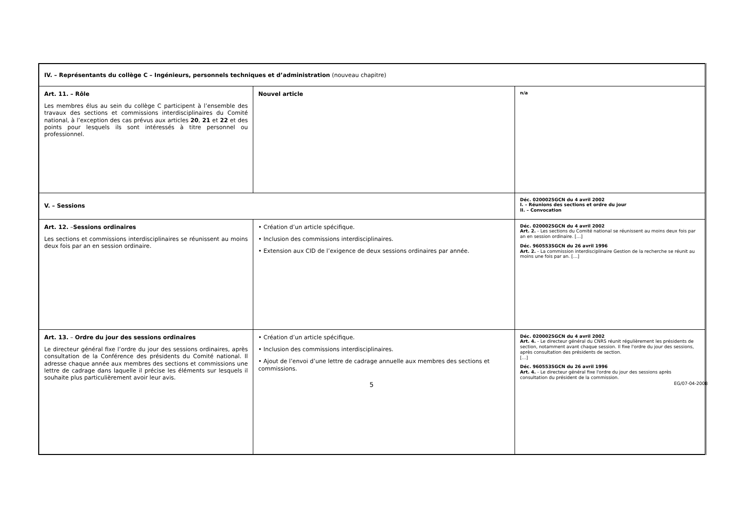| IV. – Représentants du collège C – Ingénieurs, personnels techniques et d’administration (nouveau chapitre) | | |
| Art. 11. – Rôle Les membres élus au sein du collège C participent à l’ensemble des travaux des sections et commissions interdisciplinaires du Comité national, à l’exception des cas prévus aux articles 20 , 21 et 22 et des points pour lesquels ils sont intéressés à titre personnel ou professionnel. | Nouvel article | n/a |
| V. – Sessions | | Déc. 020002SGCN du 4 avril 2002 I. – Réunions des sections et ordre du jour II. – Convocation |
| Art. 12. – Sessions ordinaires Les sections et commissions interdisciplinaires se réunissent au moins deux fois par an en session ordinaire. | • Création d’un article spécifique. • Inclusion des commissions interdisciplinaires. • Extension aux CID de l’exigence de deux sessions ordinaires par année. | Déc. 020002SGCN du 4 avril 2002 Art. 2. - Les sections du Comité national se réunissent au moins deux fois par an en session ordinaire. […] Déc. 960553SGCN du 26 avril 1996 Art. 2. - La commission interdisciplinaire Gestion de la recherche se réunit au moins une fois par an. […] |
| Art. 13. – Ordre du jour des sessions ordinaires Le directeur général fixe l’ordre du jour des sessions ordinaires, après consultation de la Conférence des présidents du Comité national. Il adresse chaque année aux membres des sections et commissions une lettre de cadrage dans laquelle il précise les éléments sur lesquels il souhaite plus particulièrement avoir leur avis. | • Création d’un article spécifique. • Inclusion des commissions interdisciplinaires. • Ajout de l’envoi d’une lettre de cadrage annuelle aux membres des sections et commissions. | Déc. 020002SGCN du 4 avril 2002 Art. 4. - Le directeur général du CNRS réunit régulièrement les présidents de section, notamment avant chaque session. Il fixe l'ordre du jour des sessions, après consultation des présidents de section. […] Déc. 960553SGCN du 26 avril 1996 Art. 4. - Le directeur général fixe l'ordre du jour des sessions après consultation du président de la commission. |
5 EG/07-04-2008